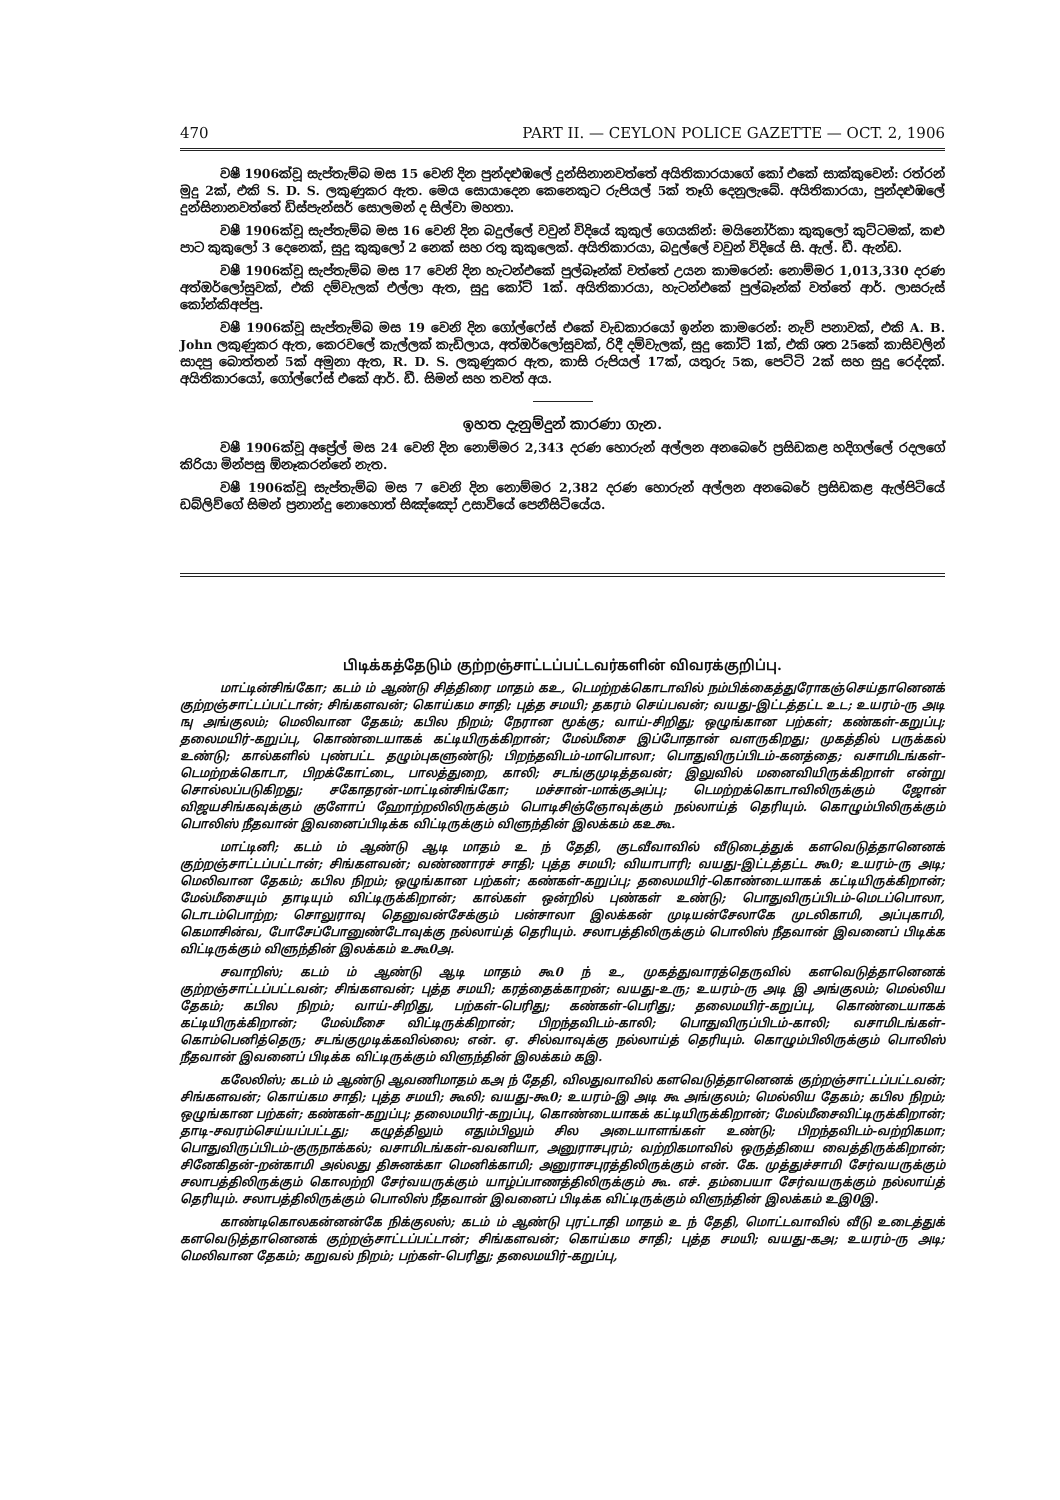470 PART II. — CEYLON POLICE GAZETTE — OCT. 2, 1906
වෂී 1906ක්වූ සැප්තැම්බ මස 15 වෙනි දින පුන්දළුඹලේ දුන්සිනානවත්තේ අයිතිකාරයාගේ කෝ එකේ සාක්කුවෙන්: රත්රන් මුදු 2ක්, එකි S. D. S. ලකුණුකර ඇත. මෙය සොයාදෙන කෙනෙකුට රුපියල් 5ක් තෑගි දෙනුලැබේ. අයිතිකාරයා, පුන්දළුඹලේ දුන්සිනානවත්තේ ඩිස්පැන්සර් සොලමන් ද සිල්වා මහතා.
වෂී 1906ක්වූ සැප්තැම්බ මස 16 වෙනි දින බදුල්ලේ වවුන් විදියේ කුකුල් ගෙයකින්: මයිනෝර්කා කුකුලෝ කුට්ටමක්, කළු පාට කුකුලෝ 3 දෙනෙක්, සුදු කුකුලෝ 2 නෙක් සහ රතු කුකුලෙක්. අයිතිකාරයා, බදුල්ලේ වවුන් විදියේ සි. ඇල්. ඩී. ඇන්ඩ.
වෂී 1906ක්වූ සැප්තැම්බ මස 17 වෙනි දින හැටන්එකේ පුල්බෑන්ක් වත්තේ උයන කාමරෙන්: නොම්මර 1,013,330 දරණ අත්ඔර්ලෝසුවක්, එකි දම්වැලක් එල්ලා ඇත, සුදු කෝට් 1ක්. අයිතිකාරයා, හැටන්එකේ පුල්බෑන්ක් වත්තේ ආර්. ලාසරුස් කෝන්කිඅප්පු.
වෂී 1906ක්වූ සැප්තැම්බ මස 19 වෙනි දින ගෝල්ෆේස් එකේ වැඩකාරයෝ ඉන්න කාමරෙන්: නැව් පනාවක්, එකි A. B. John ලකුණුකර ඇත, කෙරවලේ කැල්ලක් කැඩිලාය, අත්ඔර්ලෝසුවක්, රිදී දම්වැලක්, සුදු කෝට් 1ක්, එකි ශත 25කේ කාසිවලින් සාදපු බොත්තන් 5ක් අමුනා ඇත, R. D. S. ලකුණුකර ඇත, කාසි රුපියල් 17ක්, යතුරු 5ක, පෙට්ටි 2ක් සහ සුදු රෙද්දක්. අයිතිකාරයෝ, ගෝල්ෆේස් එකේ ආර්. ඩී. සිමන් සහ තවත් අය.
ඉහත දැනුම්දුන් කාරණා ගැන.
වෂී 1906ක්වූ අප්‍රේල් මස 24 වෙනි දින නොම්මර 2,343 දරණ හොරුන් අල්ලන අනබෙරේ ප්‍රසිඩකළ හදිගල්ලේ රදලගේ කිරියා මින්පසු ඕනෑකරන්නේ නැත.
වෂී 1906ක්වූ සැප්තැම්බ මස 7 වෙනි දින නොම්මර 2,382 දරණ හොරුන් අල්ලන අනබෙරේ ප්‍රසිඩකළ ඇල්පිටියේ ඩබ්ලිව්ගේ සිමන් ප්‍රනාන්දු නොහොත් සිඤ්ඤෝ උසාවියේ පෙනීසිටියේය.
பிடிக்கத்தேடும் குற்றஞ்சாட்டப்பட்டவர்களின் விவரக்குறிப்பு.
மாட்டின்சிங்கோ; கடம் ம் ஆண்டு சித்திரை மாதம் கஉ, டெமற்றக்கொடாவில் நம்பிக்கைத்துரோகஞ்செய்தானெனக் குற்றஞ்சாட்டப்பட்டான்; சிங்களவன்; கொய்கம சாதி; புத்த சமயி; தகரம் செய்பவன்; வயது-இட்டத்தட்ட உட; உயரம்-ரு அடி ஙு அங்குலம்; மெலிவான தேகம்; கபில நிறம்; நேரான மூக்கு; வாய்-சிறிது; ஒழுங்கான பற்கள்; கண்கள்-கறுப்பு; தலைமயிர்-கறுப்பு, கொண்டையாகக் கட்டியிருக்கிறான்; மேல்மீசை இப்போதான் வளருகிறது; முகத்தில் பருக்கல் உண்டு; கால்களில் புண்பட்ட தழும்புகளுண்டு; பிறந்தவிடம்-மாபொலா; பொதுவிருப்பிடம்-கனத்தை; வசாமிடங்கள்-டெமற்றக்கொடா, பிறக்கோட்டை, பாலத்துறை, காலி; சடங்குமுடித்தவன்; இலுவில் மனைவியிருக்கிறாள் என்று சொல்லப்படுகிறது; சகோதரன்-மாட்டின்சிங்கோ; மச்சான்-மாக்குஅப்பு; டெமற்றக்கொடாவிலிருக்கும் ஜோன் விஜயசிங்கவுக்கும் குளோப் ஹோற்றலிலிருக்கும் பொடிசிஞ்ஞோவுக்கும் நல்லாய்த் தெரியும். கொழும்பிலிருக்கும் பொலிஸ் நீதவான் இவனைப்பிடிக்க விட்டிருக்கும் விளுந்தின் இலக்கம் கஉகூ.
மாட்டினி; கடம் ம் ஆண்டு ஆடி மாதம் உ ந் தேதி, குடவீவாவில் வீடுடைத்துக் களவெடுத்தானெனக் குற்றஞ்சாட்டப்பட்டான்; சிங்களவன்; வண்ணாரச் சாதி; புத்த சமயி; வியாபாரி; வயது-இட்டத்தட்ட கூ0; உயரம்-ரு அடி; மெலிவான தேகம்; கபில நிறம்; ஒழுங்கான பற்கள்; கண்கள்-கறுப்பு; தலைமயிர்-கொண்டையாகக் கட்டியிருக்கிறான்; மேல்மீசையும் தாடியும் விட்டிருக்கிறான்; கால்கள் ஒன்றில் புண்கள் உண்டு; பொதுவிருப்பிடம்-மெடப்பொலா, டொடம்பொற்ற; சொலுராவு தெனுவன்சேக்கும் பன்சாலா இலக்கன் முடியன்சேலாகே முடலிகாமி, அப்புகாமி, கெமாசின்வ, போசேப்போனுண்டோவுக்கு நல்லாய்த் தெரியும். சலாபத்திலிருக்கும் பொலிஸ் நீதவான் இவனைப் பிடிக்க விட்டிருக்கும் விளுந்தின் இலக்கம் உகூ0அ.
சவாறிஸ்; கடம் ம் ஆண்டு ஆடி மாதம் கூ0 ந் உ, முகத்துவாரத்தெருவில் களவெடுத்தானெனக் குற்றஞ்சாட்டப்பட்டவன்; சிங்களவன்; புத்த சமயி; கரத்தைக்காறன்; வயது-உரு; உயரம்-ரு அடி இ அங்குலம்; மெல்லிய தேகம்; கபில நிறம்; வாய்-சிறிது, பற்கள்-பெரிது; கண்கள்-பெரிது; தலைமயிர்-கறுப்பு, கொண்டையாகக் கட்டியிருக்கிறான்; மேல்மீசை விட்டிருக்கிறான்; பிறந்தவிடம்-காலி; பொதுவிருப்பிடம்-காலி; வசாமிடங்கள்-கொம்பெனித்தெரு; சடங்குமுடிக்கவில்லை; என். ஏ. சில்வாவுக்கு நல்லாய்த் தெரியும். கொழும்பிலிருக்கும் பொலிஸ் நீதவான் இவனைப் பிடிக்க விட்டிருக்கும் விளுந்தின் இலக்கம் கஇ.
கலேலிஸ்; கடம் ம் ஆண்டு ஆவணிமாதம் கஅ ந் தேதி, விலதுவாவில் களவெடுத்தானெனக் குற்றஞ்சாட்டப்பட்டவன்; சிங்களவன்; கொய்கம சாதி; புத்த சமயி; கூலி; வயது-கூ0; உயரம்-இ அடி கூ அங்குலம்; மெல்லிய தேகம்; கபில நிறம்; ஒழுங்கான பற்கள்; கண்கள்-கறுப்பு; தலைமயிர்-கறுப்பு, கொண்டையாகக் கட்டியிருக்கிறான்; மேல்மீசைவிட்டிருக்கிறான்; தாடி-சவரம்செய்யப்பட்டது; கழுத்திலும் எதும்பிலும் சில அடையாளங்கள் உண்டு; பிறந்தவிடம்-வற்றிகமா; பொதுவிருப்பிடம்-குருநாக்கல்; வசாமிடங்கள்-வவனியா, அனுராசபுரம்; வற்றிகமாவில் ஒருத்தியை வைத்திருக்கிறான்; சினேகிதன்-றன்காமி அல்லது திசுனக்கா மெனிக்காமி; அனுராசபுரத்திலிருக்கும் என். கே. முத்துச்சாமி சேர்வயருக்கும் சலாபத்திலிருக்கும் கொலற்றி சேர்வயருக்கும் யாழ்ப்பாணத்திலிருக்கும் கூ. எச். தம்பையா சேர்வயருக்கும் நல்லாய்த் தெரியும். சலாபத்திலிருக்கும் பொலிஸ் நீதவான் இவனைப் பிடிக்க விட்டிருக்கும் விளுந்தின் இலக்கம் உஇ0இ.
காண்டிகொலகன்னன்கே நிக்குலஸ்; கடம் ம் ஆண்டு புரட்டாதி மாதம் உ ந் தேதி, மொட்டவாவில் வீடு உடைத்துக் களவெடுத்தானெனக் குற்றஞ்சாட்டப்பட்டான்; சிங்களவன்; கொய்கம சாதி; புத்த சமயி; வயது-கஅ; உயரம்-ரு அடி; மெலிவான தேகம்; கறுவல் நிறம்; பற்கள்-பெரிது; தலைமயிர்-கறுப்பு,